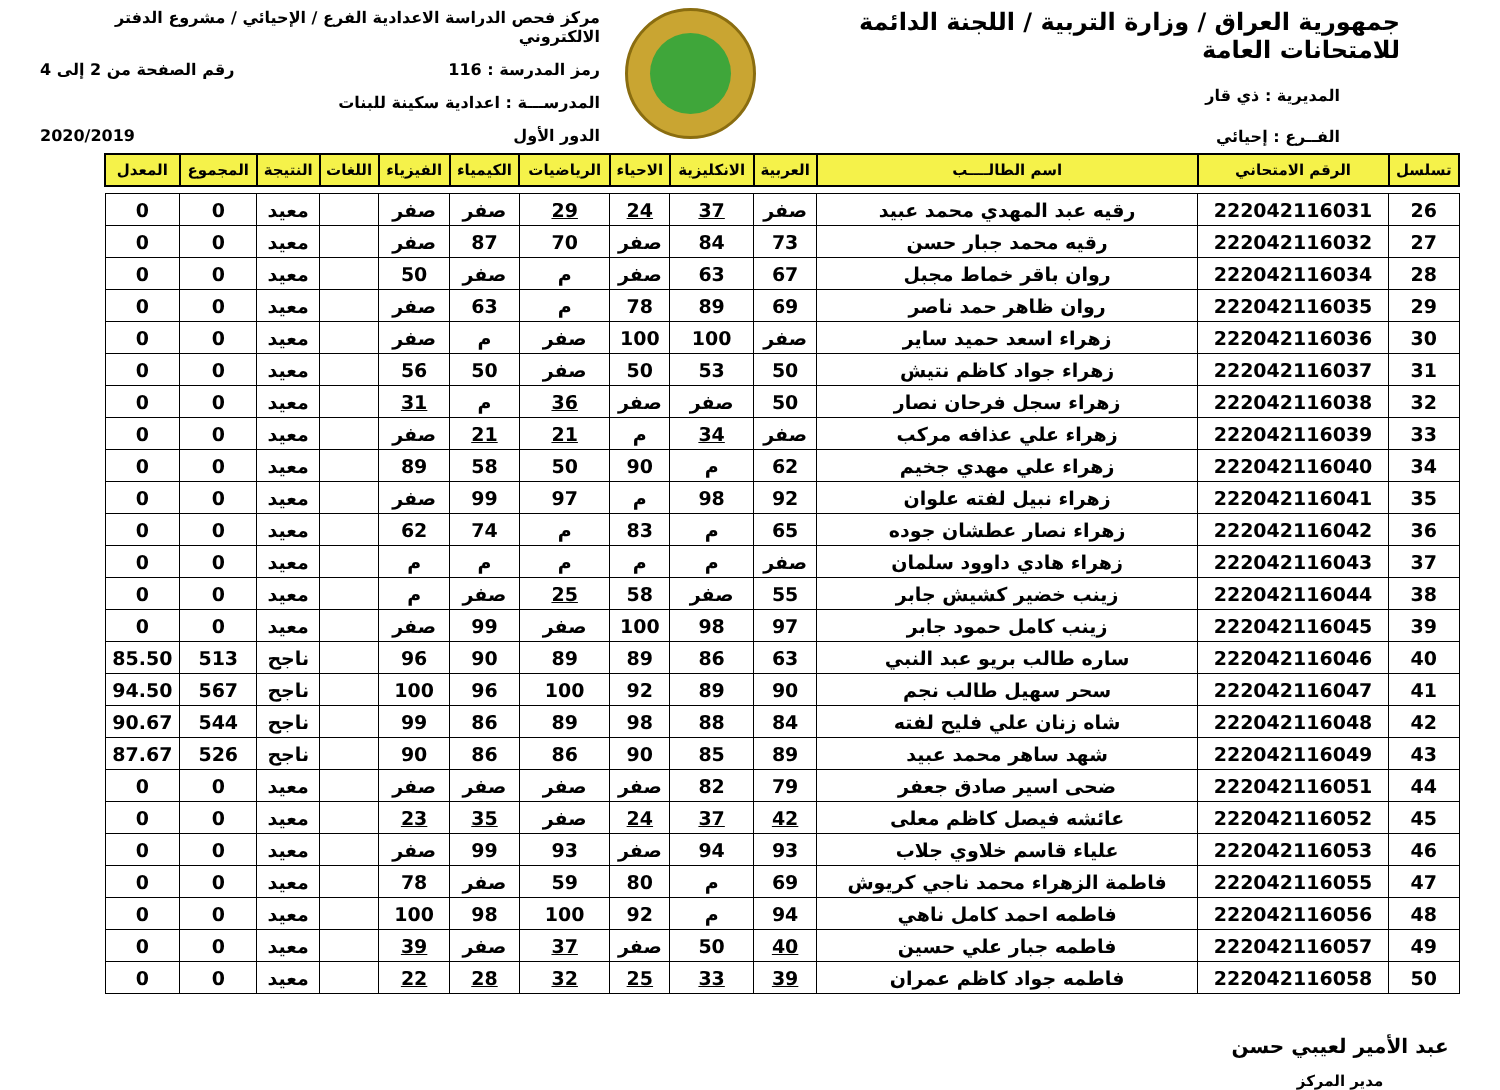جمهورية العراق / وزارة التربية / اللجنة الدائمة للامتحانات العامة
المديرية : ذي قار
الفــرع : إحيائي
مركز فحص الدراسة الاعدادية الفرع / الإحيائي / مشروع الدفتر الالكتروني
رمز المدرسة : 116 رقم الصفحة من 2 إلى 4
المدرســـة : اعدادية سكينة للبنات
الدور الأول 2020/2019
| تسلسل | الرقم الامتحاني | اسم الطالــــب | العربية | الانكليزية | الاحياء | الرياضيات | الكيمياء | الفيزياء | اللغات | النتيجة | المجموع | المعدل |
| --- | --- | --- | --- | --- | --- | --- | --- | --- | --- | --- | --- | --- |
| 26 | 222042116031 | رقيه عبد المهدي محمد عبيد | صفر | 37 | 24 | 29 | صفر | صفر | | معيد | 0 | 0 |
| 27 | 222042116032 | رقيه محمد جبار حسن | 73 | 84 | صفر | 70 | 87 | صفر | | معيد | 0 | 0 |
| 28 | 222042116034 | روان باقر خماط مجبل | 67 | 63 | صفر | م | صفر | 50 | | معيد | 0 | 0 |
| 29 | 222042116035 | روان ظاهر حمد ناصر | 69 | 89 | 78 | م | 63 | صفر | | معيد | 0 | 0 |
| 30 | 222042116036 | زهراء اسعد حميد ساير | صفر | 100 | 100 | صفر | م | صفر | | معيد | 0 | 0 |
| 31 | 222042116037 | زهراء جواد كاظم نتيش | 50 | 53 | 50 | صفر | 50 | 56 | | معيد | 0 | 0 |
| 32 | 222042116038 | زهراء سجل فرحان نصار | 50 | صفر | صفر | 36 | م | 31 | | معيد | 0 | 0 |
| 33 | 222042116039 | زهراء علي عذافه مركب | صفر | 34 | م | 21 | 21 | صفر | | معيد | 0 | 0 |
| 34 | 222042116040 | زهراء علي مهدي جخيم | 62 | م | 90 | 50 | 58 | 89 | | معيد | 0 | 0 |
| 35 | 222042116041 | زهراء نبيل لفته علوان | 92 | 98 | م | 97 | 99 | صفر | | معيد | 0 | 0 |
| 36 | 222042116042 | زهراء نصار عطشان جوده | 65 | م | 83 | م | 74 | 62 | | معيد | 0 | 0 |
| 37 | 222042116043 | زهراء هادي داوود سلمان | صفر | م | م | م | م | م | | معيد | 0 | 0 |
| 38 | 222042116044 | زينب خضير كشيش جابر | 55 | صفر | 58 | 25 | صفر | م | | معيد | 0 | 0 |
| 39 | 222042116045 | زينب كامل حمود جابر | 97 | 98 | 100 | صفر | 99 | صفر | | معيد | 0 | 0 |
| 40 | 222042116046 | ساره طالب بريو عبد النبي | 63 | 86 | 89 | 89 | 90 | 96 | | ناجح | 513 | 85.50 |
| 41 | 222042116047 | سحر سهيل طالب نجم | 90 | 89 | 92 | 100 | 96 | 100 | | ناجح | 567 | 94.50 |
| 42 | 222042116048 | شاه زنان علي فليح لفته | 84 | 88 | 98 | 89 | 86 | 99 | | ناجح | 544 | 90.67 |
| 43 | 222042116049 | شهد ساهر محمد عبيد | 89 | 85 | 90 | 86 | 86 | 90 | | ناجح | 526 | 87.67 |
| 44 | 222042116051 | ضحى اسير صادق جعفر | 79 | 82 | صفر | صفر | صفر | صفر | | معيد | 0 | 0 |
| 45 | 222042116052 | عائشه فيصل كاظم معلى | 42 | 37 | 24 | صفر | 35 | 23 | | معيد | 0 | 0 |
| 46 | 222042116053 | علياء قاسم خلاوي جلاب | 93 | 94 | صفر | 93 | 99 | صفر | | معيد | 0 | 0 |
| 47 | 222042116055 | فاطمة الزهراء محمد ناجي كريوش | 69 | م | 80 | 59 | صفر | 78 | | معيد | 0 | 0 |
| 48 | 222042116056 | فاطمه احمد كامل ناهي | 94 | م | 92 | 100 | 98 | 100 | | معيد | 0 | 0 |
| 49 | 222042116057 | فاطمه جبار علي حسين | 40 | 50 | صفر | 37 | صفر | 39 | | معيد | 0 | 0 |
| 50 | 222042116058 | فاطمه جواد كاظم عمران | 39 | 33 | 25 | 32 | 28 | 22 | | معيد | 0 | 0 |
عبد الأمير لعيبي حسن
مدير المركز